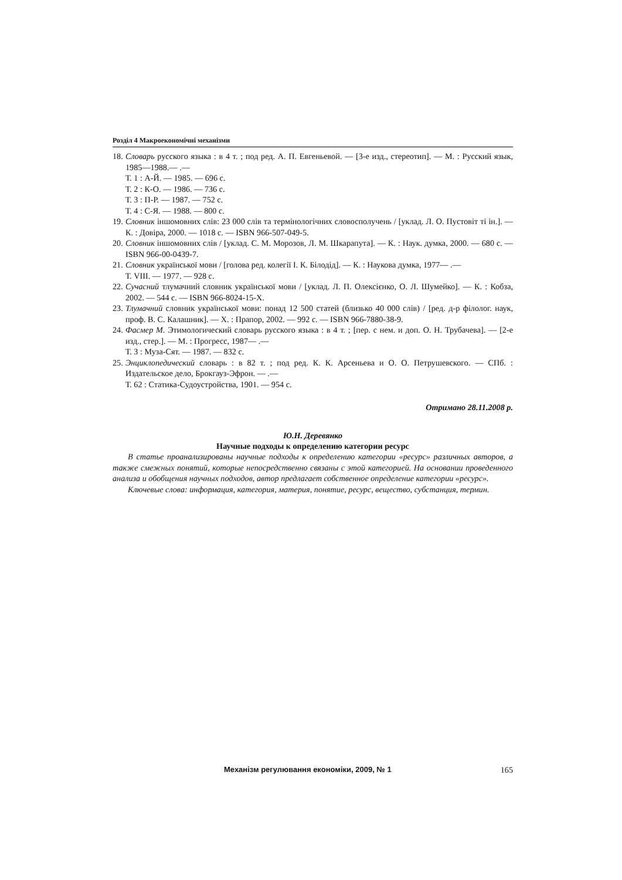Розділ 4 Макроекономічні механізми
18. Словарь русского языка : в 4 т. ; под ред. А. П. Евгеньевой. — [3-е изд., стереотип]. — М. : Русский язык, 1985—1988.— .—
Т. 1 : А-Й. — 1985. — 696 с.
Т. 2 : К-О. — 1986. — 736 с.
Т. 3 : П-Р. — 1987. — 752 с.
Т. 4 : С-Я. — 1988. — 800 с.
19. Словник іншомовних слів: 23 000 слів та термінологічних словосполучень / [уклад. Л. О. Пустовіт ті ін.]. — К. : Довіра, 2000. — 1018 с. — ISBN 966-507-049-5.
20. Словник іншомовних слів / [уклад. С. М. Морозов, Л. М. Шкарапута]. — К. : Наук. думка, 2000. — 680 с. — ISBN 966-00-0439-7.
21. Словник української мови / [голова ред. колегії І. К. Білодід]. — К. : Наукова думка, 1977— .—
Т. VIII. — 1977. — 928 с.
22. Сучасний тлумачний словник української мови / [уклад. Л. П. Олексієнко, О. Л. Шумейко]. — К. : Кобза, 2002. — 544 с. — ISBN 966-8024-15-X.
23. Тлумачний словник української мови: понад 12 500 статей (близько 40 000 слів) / [ред. д-р філолог. наук, проф. В. С. Калашник]. — Х. : Прапор, 2002. — 992 с. — ISBN 966-7880-38-9.
24. Фасмер М. Этимологический словарь русского языка : в 4 т. ; [пер. с нем. и доп. О. Н. Трубачева]. — [2-е изд., стер.]. — М. : Прогресс, 1987— .—
Т. 3 : Муза-Сят. — 1987. — 832 с.
25. Энциклопедический словарь : в 82 т. ; под ред. К. К. Арсеньева и О. О. Петрушевского. — СПб. : Издательское дело, Брокгауз-Эфрон. — .—
Т. 62 : Статика-Судоустройства, 1901. — 954 с.
Отримано 28.11.2008 р.
Ю.Н. Деревянко
Научные подходы к определению категории ресурс
В статье проанализированы научные подходы к определению категории «ресурс» различных авторов, а также смежных понятий, которые непосредственно связаны с этой категорией. На основании проведенного анализа и обобщения научных подходов, автор предлагает собственное определение категории «ресурс».
Ключевые слова: информация, категория, материя, понятие, ресурс, вещество, субстанция, термин.
Механізм регулювання економіки, 2009, № 1 165